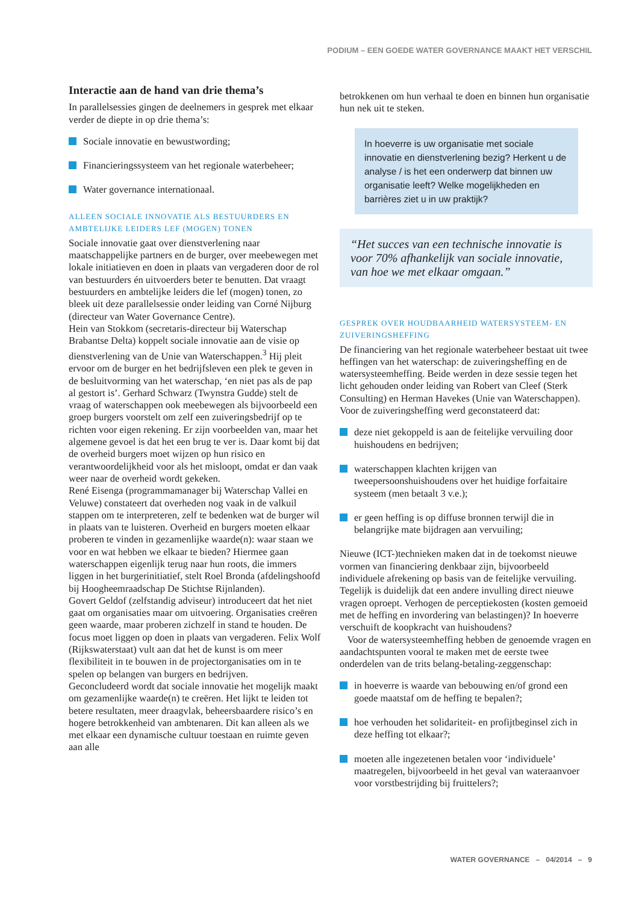PODIUM – EEN GOEDE WATER GOVERNANCE MAAKT HET VERSCHIL
Interactie aan de hand van drie thema’s
In parallelsessies gingen de deelnemers in gesprek met elkaar verder de diepte in op drie thema’s:
Sociale innovatie en bewustwording;
Financieringssysteem van het regionale waterbeheer;
Water governance internationaal.
ALLEEN SOCIALE INNOVATIE ALS BESTUURDERS EN AMBTELIJKE LEIDERS LEF (MOGEN) TONEN
Sociale innovatie gaat over dienstverlening naar maatschappelijke partners en de burger, over meebewegen met lokale initiatieven en doen in plaats van vergaderen door de rol van bestuurders én uitvoerders beter te benutten. Dat vraagt bestuurders en ambtelijke leiders die lef (mogen) tonen, zo bleek uit deze parallelsessie onder leiding van Corné Nijburg (directeur van Water Governance Centre).
Hein van Stokkom (secretaris-directeur bij Waterschap Brabantse Delta) koppelt sociale innovatie aan de visie op dienstverlening van de Unie van Waterschappen.<sup>3</sup> Hij pleit ervoor om de burger en het bedrijfsleven een plek te geven in de besluitvorming van het waterschap, ‘en niet pas als de pap al gestort is’. Gerhard Schwarz (Twynstra Gudde) stelt de vraag of waterschappen ook meebewegen als bijvoorbeeld een groep burgers voorstelt om zelf een zuiveringsbedrijf op te richten voor eigen rekening. Er zijn voorbeelden van, maar het algemene gevoel is dat het een brug te ver is. Daar komt bij dat de overheid burgers moet wijzen op hun risico en verantwoordelijkheid voor als het misloopt, omdat er dan vaak weer naar de overheid wordt gekeken.
René Eisenga (programmamanager bij Waterschap Vallei en Veluwe) constateert dat overheden nog vaak in de valkuil stappen om te interpreteren, zelf te bedenken wat de burger wil in plaats van te luisteren. Overheid en burgers moeten elkaar proberen te vinden in gezamenlijke waarde(n): waar staan we voor en wat hebben we elkaar te bieden? Hiermee gaan waterschappen eigenlijk terug naar hun roots, die immers liggen in het burgerinitiatief, stelt Roel Bronda (afdelingshoofd bij Hoogheemraadschap De Stichtse Rijnlanden).
Govert Geldof (zelfstandig adviseur) introduceert dat het niet gaat om organisaties maar om uitvoering. Organisaties creëren geen waarde, maar proberen zichzelf in stand te houden. De focus moet liggen op doen in plaats van vergaderen. Felix Wolf (Rijkswaterstaat) vult aan dat het de kunst is om meer flexibiliteit in te bouwen in de projectorganisaties om in te spelen op belangen van burgers en bedrijven.
Geconcludeerd wordt dat sociale innovatie het mogelijk maakt om gezamenlijke waarde(n) te creëren. Het lijkt te leiden tot betere resultaten, meer draagvlak, beheersbaardere risico’s en hogere betrokkenheid van ambtenaren. Dit kan alleen als we met elkaar een dynamische cultuur toestaan en ruimte geven aan alle
betrokkenen om hun verhaal te doen en binnen hun organisatie hun nek uit te steken.
In hoeverre is uw organisatie met sociale innovatie en dienstverlening bezig? Herkent u de analyse / is het een onderwerp dat binnen uw organisatie leeft? Welke mogelijkheden en barrières ziet u in uw praktijk?
“Het succes van een technische innovatie is voor 70% afhankelijk van sociale innovatie, van hoe we met elkaar omgaan.”
GESPREK OVER HOUDBAARHEID WATERSYSTEEM- EN ZUIVERINGSHEFFING
De financiering van het regionale waterbeheer bestaat uit twee heffingen van het waterschap: de zuiveringsheffing en de watersysteemheffing. Beide werden in deze sessie tegen het licht gehouden onder leiding van Robert van Cleef (Sterk Consulting) en Herman Havekes (Unie van Waterschappen).
Voor de zuiveringsheffing werd geconstateerd dat:
deze niet gekoppeld is aan de feitelijke vervuiling door huishoudens en bedrijven;
waterschappen klachten krijgen van tweepersoonshuishoudens over het huidige forfaitaire systeem (men betaalt 3 v.e.);
er geen heffing is op diffuse bronnen terwijl die in belangrijke mate bijdragen aan vervuiling;
Nieuwe (ICT-)technieken maken dat in de toekomst nieuwe vormen van financiering denkbaar zijn, bijvoorbeeld individuele afrekening op basis van de feitelijke vervuiling. Tegelijk is duidelijk dat een andere invulling direct nieuwe vragen oproept. Verhogen de perceptiekosten (kosten gemoeid met de heffing en invordering van belastingen)? In hoeverre verschuift de koopkracht van huishoudens?
Voor de watersysteemheffing hebben de genoemde vragen en aandachtspunten vooral te maken met de eerste twee onderdelen van de trits belang-betaling-zeggenschap:
in hoeverre is waarde van bebouwing en/of grond een goede maatstaf om de heffing te bepalen?;
hoe verhouden het solidariteit- en profijtbeginsel zich in deze heffing tot elkaar?;
moeten alle ingezetenen betalen voor ‘individuele’ maatregelen, bijvoorbeeld in het geval van wateraanvoer voor vorstbestrijding bij fruittelers?;
WATER GOVERNANCE – 04/2014 – 9